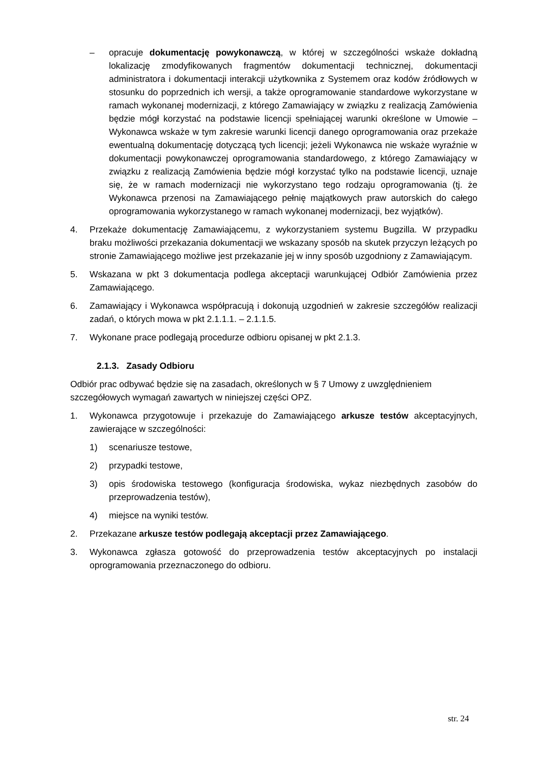– opracuje dokumentację powykonawczą, w której w szczególności wskaże dokładną lokalizację zmodyfikowanych fragmentów dokumentacji technicznej, dokumentacji administratora i dokumentacji interakcji użytkownika z Systemem oraz kodów źródłowych w stosunku do poprzednich ich wersji, a także oprogramowanie standardowe wykorzystane w ramach wykonanej modernizacji, z którego Zamawiający w związku z realizacją Zamówienia będzie mógł korzystać na podstawie licencji spełniającej warunki określone w Umowie – Wykonawca wskaże w tym zakresie warunki licencji danego oprogramowania oraz przekaże ewentualną dokumentację dotyczącą tych licencji; jeżeli Wykonawca nie wskaże wyraźnie w dokumentacji powykonawczej oprogramowania standardowego, z którego Zamawiający w związku z realizacją Zamówienia będzie mógł korzystać tylko na podstawie licencji, uznaje się, że w ramach modernizacji nie wykorzystano tego rodzaju oprogramowania (tj. że Wykonawca przenosi na Zamawiającego pełnię majątkowych praw autorskich do całego oprogramowania wykorzystanego w ramach wykonanej modernizacji, bez wyjątków).
4. Przekaże dokumentację Zamawiającemu, z wykorzystaniem systemu Bugzilla. W przypadku braku możliwości przekazania dokumentacji we wskazany sposób na skutek przyczyn leżących po stronie Zamawiającego możliwe jest przekazanie jej w inny sposób uzgodniony z Zamawiającym.
5. Wskazana w pkt 3 dokumentacja podlega akceptacji warunkującej Odbiór Zamówienia przez Zamawiającego.
6. Zamawiający i Wykonawca współpracują i dokonują uzgodnień w zakresie szczegółów realizacji zadań, o których mowa w pkt 2.1.1.1. – 2.1.1.5.
7. Wykonane prace podlegają procedurze odbioru opisanej w pkt 2.1.3.
2.1.3. Zasady Odbioru
Odbiór prac odbywać będzie się na zasadach, określonych w § 7 Umowy z uwzględnieniem szczegółowych wymagań zawartych w niniejszej części OPZ.
1. Wykonawca przygotowuje i przekazuje do Zamawiającego arkusze testów akceptacyjnych, zawierające w szczególności:
1) scenariusze testowe,
2) przypadki testowe,
3) opis środowiska testowego (konfiguracja środowiska, wykaz niezbędnych zasobów do przeprowadzenia testów),
4) miejsce na wyniki testów.
2. Przekazane arkusze testów podlegają akceptacji przez Zamawiającego.
3. Wykonawca zgłasza gotowość do przeprowadzenia testów akceptacyjnych po instalacji oprogramowania przeznaczonego do odbioru.
str. 24